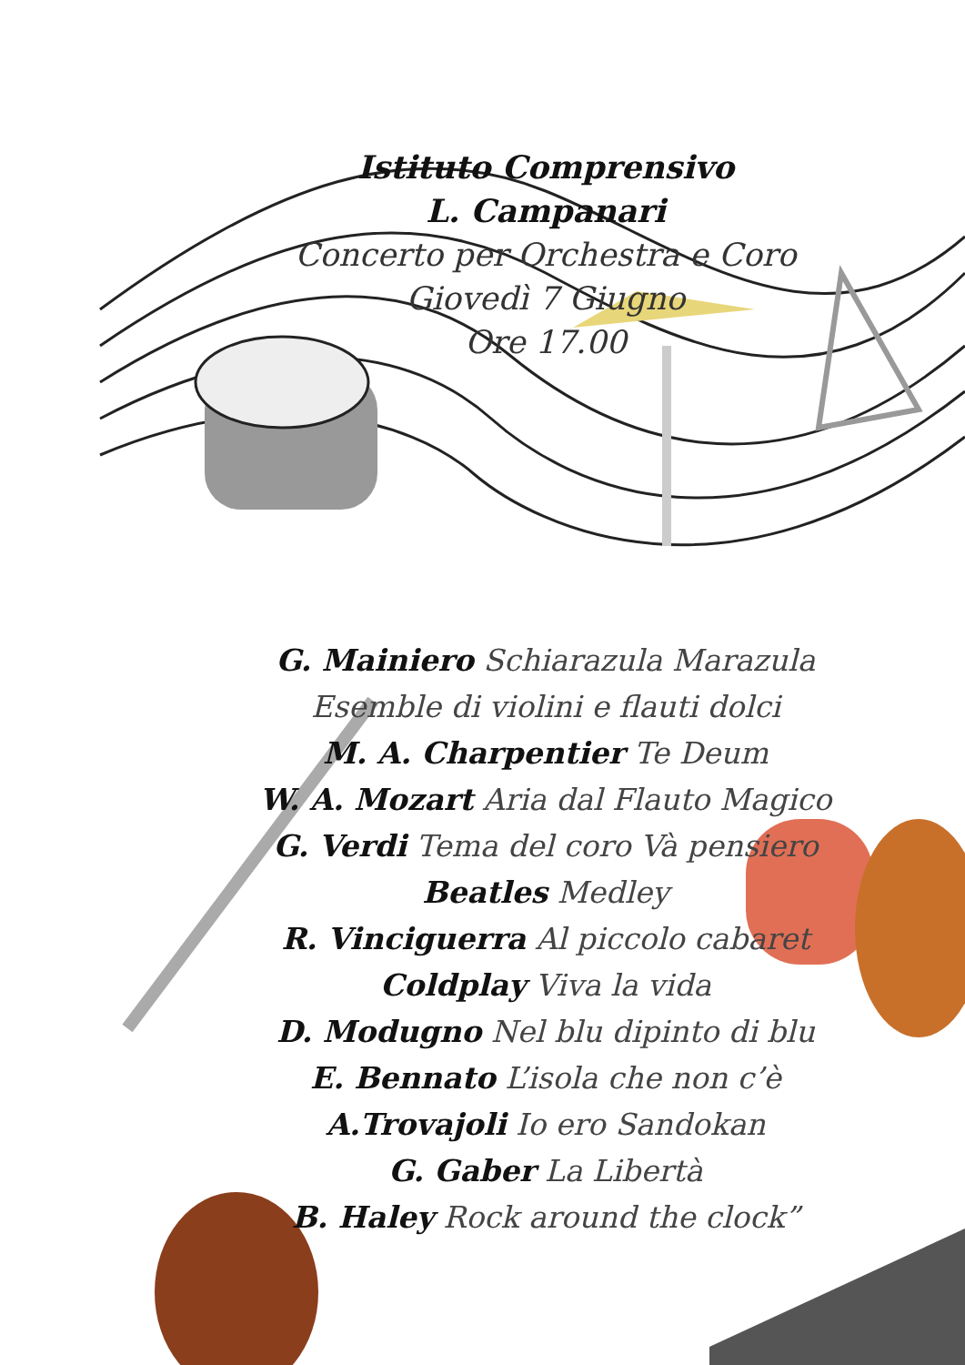Istituto Comprensivo
L. Campanari
Concerto per Orchestra e Coro
Giovedì 7 Giugno
Ore 17.00
G. Mainiero Schiarazula Marazula
Esemble di violini e flauti dolci
M. A. Charpentier Te Deum
W. A. Mozart Aria dal Flauto Magico
G. Verdi Tema del coro Và pensiero
Beatles Medley
R. Vinciguerra Al piccolo cabaret
Coldplay Viva la vida
D. Modugno Nel blu dipinto di blu
E. Bennato L’isola che non c’è
A.Trovajoli Io ero Sandokan
G. Gaber La Libertà
B. Haley Rock around the clock”